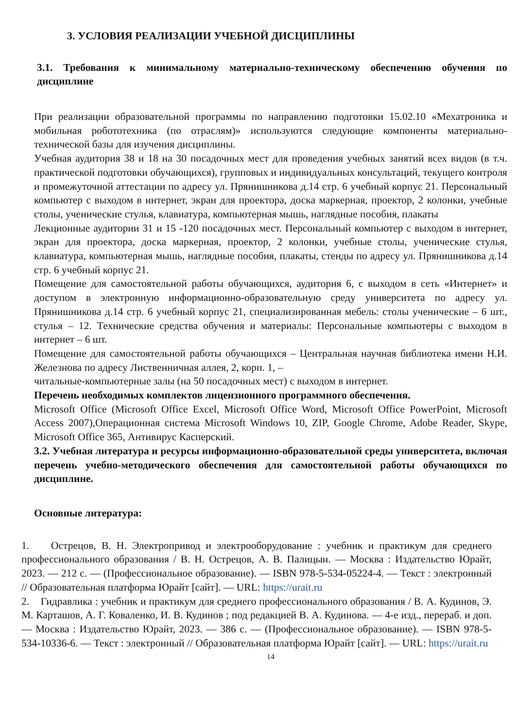3. УСЛОВИЯ РЕАЛИЗАЦИИ УЧЕБНОЙ ДИСЦИПЛИНЫ
3.1. Требования к минимальному материально-техническому обеспечению обучения по дисциплине
При реализации образовательной программы по направлению подготовки 15.02.10 «Мехатроника и мобильная робототехника (по отраслям)» используются следующие компоненты материально-технической базы для изучения дисциплины.
Учебная аудитория 38 и 18 на 30 посадочных мест для проведения учебных занятий всех видов (в т.ч. практической подготовки обучающихся), групповых и индивидуальных консультаций, текущего контроля и промежуточной аттестации по адресу ул. Прянишникова д.14 стр. 6 учебный корпус 21. Персональный компьютер с выходом в интернет, экран для проектора, доска маркерная, проектор, 2 колонки, учебные столы, ученические стулья, клавиатура, компьютерная мышь, наглядные пособия, плакаты
Лекционные аудитории 31 и 15 -120 посадочных мест. Персональный компьютер с выходом в интернет, экран для проектора, доска маркерная, проектор, 2 колонки, учебные столы, ученические стулья, клавиатура, компьютерная мышь, наглядные пособия, плакаты, стенды по адресу ул. Прянишникова д.14 стр. 6 учебный корпус 21.
Помещение для самостоятельной работы обучающихся, аудитория 6, с выходом в сеть «Интернет» и доступом в электронную информационно-образовательную среду университета по адресу ул. Прянишникова д.14 стр. 6 учебный корпус 21, специализированная мебель: столы ученические – 6 шт., стулья – 12. Технические средства обучения и материалы: Персональные компьютеры с выходом в интернет – 6 шт.
Помещение для самостоятельной работы обучающихся – Центральная научная библиотека имени Н.И. Железнова по адресу Лиственничная аллея, 2, корп. 1, –
читальные-компьютерные залы (на 50 посадочных мест) с выходом в интернет.
Перечень необходимых комплектов лицензионного программного обеспечения.
Microsoft Office (Microsoft Office Excel, Microsoft Office Word, Microsoft Office PowerPoint, Microsoft Access 2007),Операционная система Microsoft Windows 10, ZIP, Google Chrome, Adobe Reader, Skype, Microsoft Office 365, Антивирус Касперский.
3.2. Учебная литература и ресурсы информационно-образовательной среды университета, включая перечень учебно-методического обеспечения для самостоятельной работы обучающихся по дисциплине.
Основные литература:
1. Острецов, В. Н. Электропривод и электрооборудование : учебник и практикум для среднего профессионального образования / В. Н. Острецов, А. В. Палицын. — Москва : Издательство Юрайт, 2023. — 212 с. — (Профессиональное образование). — ISBN 978-5-534-05224-4. — Текст : электронный // Образовательная платформа Юрайт [сайт]. — URL: https://urait.ru
2. Гидравлика : учебник и практикум для среднего профессионального образования / В. А. Кудинов, Э. М. Карташов, А. Г. Коваленко, И. В. Кудинов ; под редакцией В. А. Кудинова. — 4-е изд., перераб. и доп. — Москва : Издательство Юрайт, 2023. — 386 с. — (Профессиональное образование). — ISBN 978-5-534-10336-6. — Текст : электронный // Образовательная платформа Юрайт [сайт]. — URL: https://urait.ru
14